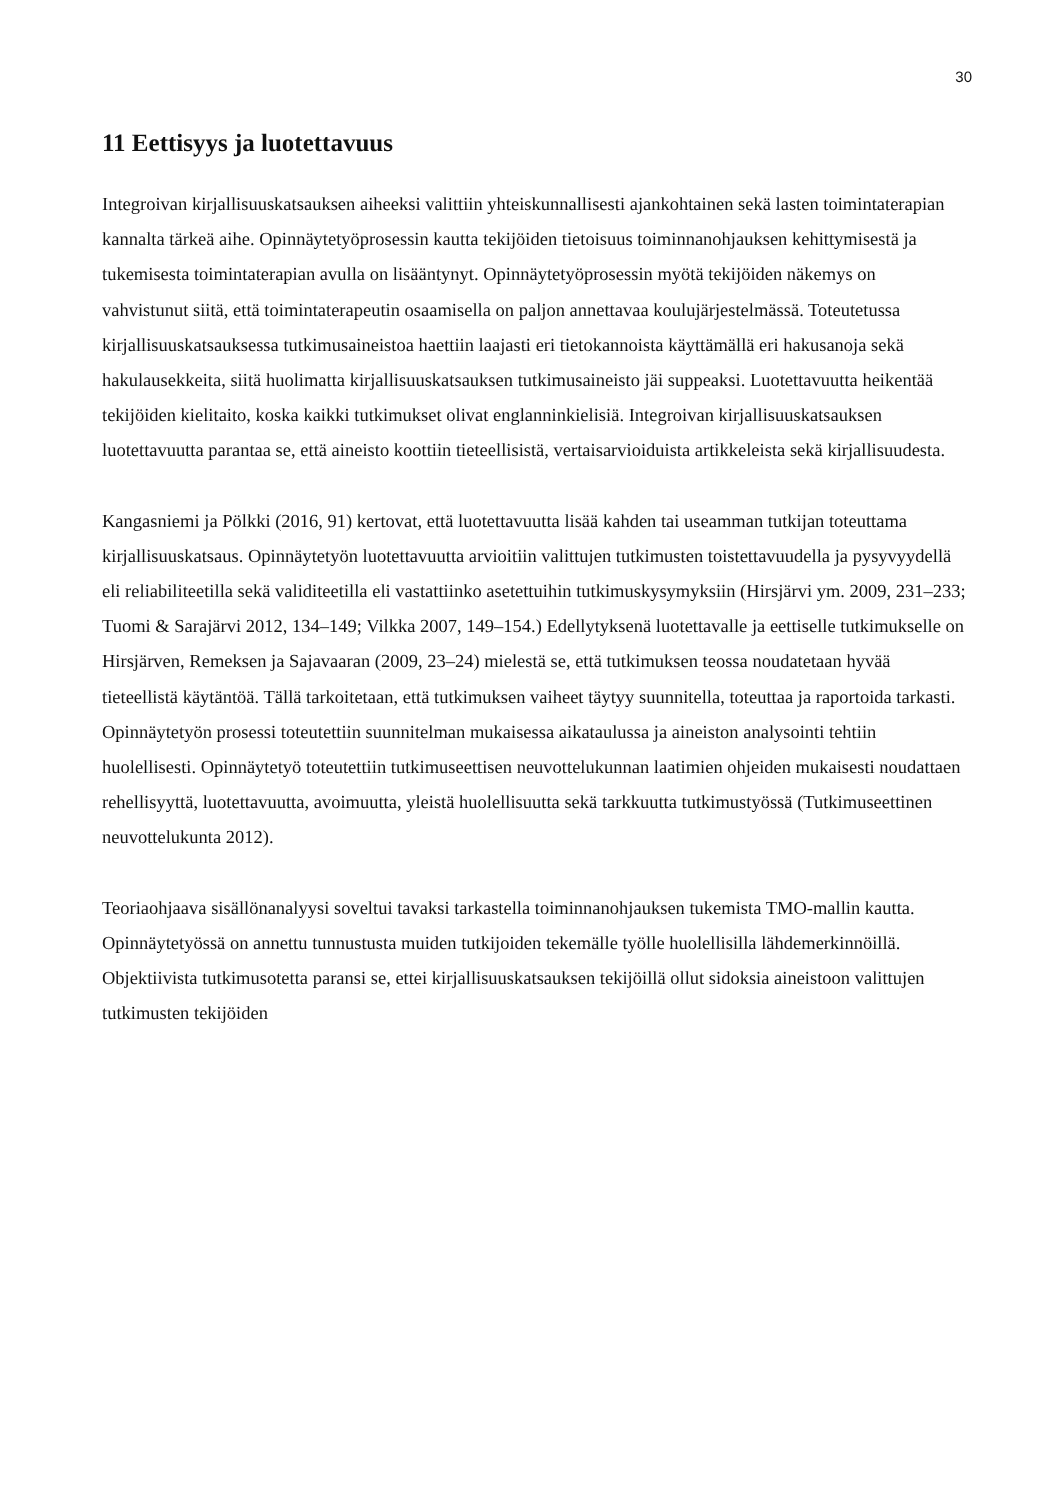30
11 Eettisyys ja luotettavuus
Integroivan kirjallisuuskatsauksen aiheeksi valittiin yhteiskunnallisesti ajankohtainen sekä lasten toimintaterapian kannalta tärkeä aihe. Opinnäytetyöprosessin kautta tekijöiden tietoisuus toiminnanohjauksen kehittymisestä ja tukemisesta toimintaterapian avulla on lisääntynyt. Opinnäytetyöprosessin myötä tekijöiden näkemys on vahvistunut siitä, että toimintaterapeutin osaamisella on paljon annettavaa koulujärjestelmässä. Toteutetussa kirjallisuuskatsauksessa tutkimusaineistoa haettiin laajasti eri tietokannoista käyttämällä eri hakusanoja sekä hakulausekkeita, siitä huolimatta kirjallisuuskatsauksen tutkimusaineisto jäi suppeaksi. Luotettavuutta heikentää tekijöiden kielitaito, koska kaikki tutkimukset olivat englanninkielisiä. Integroivan kirjallisuuskatsauksen luotettavuutta parantaa se, että aineisto koottiin tieteellisistä, vertaisarvioiduista artikkeleista sekä kirjallisuudesta.
Kangasniemi ja Pölkki (2016, 91) kertovat, että luotettavuutta lisää kahden tai useamman tutkijan toteuttama kirjallisuuskatsaus. Opinnäytetyön luotettavuutta arvioitiin valittujen tutkimusten toistettavuudella ja pysyvyydellä eli reliabiliteetilla sekä validiteetilla eli vastattiinko asetettuihin tutkimuskysymyksiin (Hirsjärvi ym. 2009, 231–233; Tuomi & Sarajärvi 2012, 134–149; Vilkka 2007, 149–154.) Edellytyksenä luotettavalle ja eettiselle tutkimukselle on Hirsjärven, Remeksen ja Sajavaaran (2009, 23–24) mielestä se, että tutkimuksen teossa noudatetaan hyvää tieteellistä käytäntöä. Tällä tarkoitetaan, että tutkimuksen vaiheet täytyy suunnitella, toteuttaa ja raportoida tarkasti. Opinnäytetyön prosessi toteutettiin suunnitelman mukaisessa aikataulussa ja aineiston analysointi tehtiin huolellisesti. Opinnäytetyö toteutettiin tutkimuseettisen neuvottelukunnan laatimien ohjeiden mukaisesti noudattaen rehellisyyttä, luotettavuutta, avoimuutta, yleistä huolellisuutta sekä tarkkuutta tutkimustyössä (Tutkimuseettinen neuvottelukunta 2012).
Teoriaohjaava sisällönanalyysi soveltui tavaksi tarkastella toiminnanohjauksen tukemista TMO-mallin kautta. Opinnäytetyössä on annettu tunnustusta muiden tutkijoiden tekemälle työlle huolellisilla lähdemerkinnöillä. Objektiivista tutkimusotetta paransi se, ettei kirjallisuuskatsauksen tekijöillä ollut sidoksia aineistoon valittujen tutkimusten tekijöiden